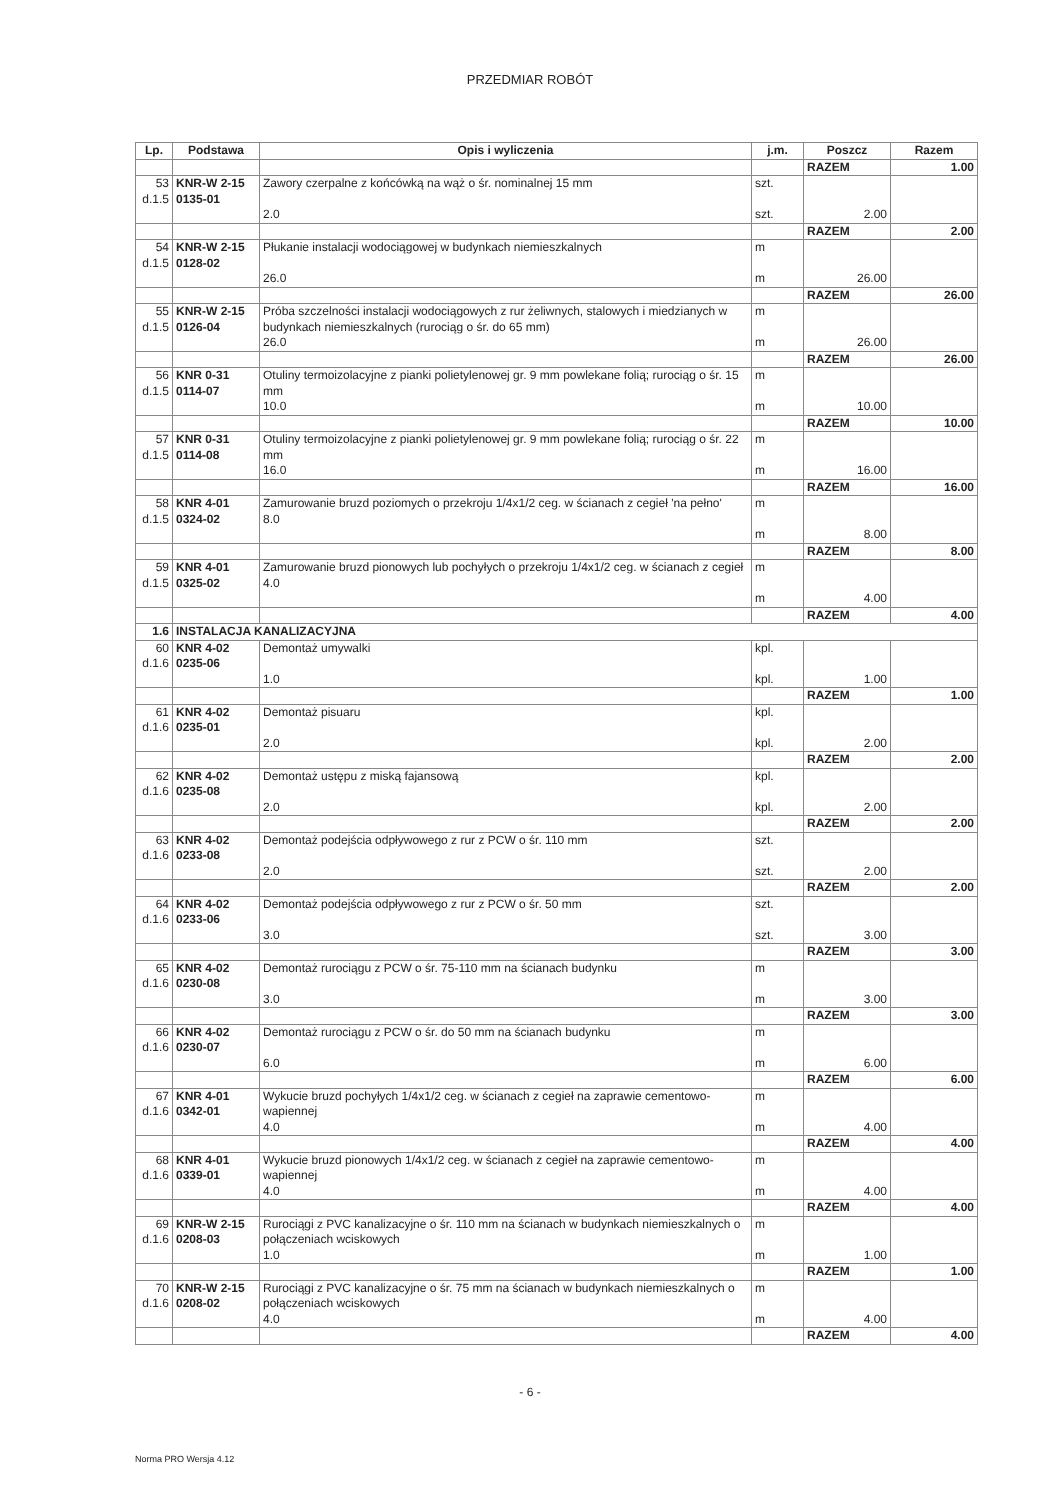PRZEDMIAR ROBÓT
| Lp. | Podstawa | Opis i wyliczenia | j.m. | Poszcz | Razem |
| --- | --- | --- | --- | --- | --- |
| | | | | RAZEM | 1.00 |
| 53 d.1.5 | KNR-W 2-15 0135-01 | Zawory czerpalne z końcówką na wąż o śr. nominalnej 15 mm 2.0 | szt. szt. | 2.00 | |
| | | | | RAZEM | 2.00 |
| 54 d.1.5 | KNR-W 2-15 0128-02 | Płukanie instalacji wodociągowej w budynkach niemieszkalnych 26.0 | m m | 26.00 | |
| | | | | RAZEM | 26.00 |
| 55 d.1.5 | KNR-W 2-15 0126-04 | Próba szczelności instalacji wodociągowych z rur żeliwnych, stalowych i miedzianych w budynkach niemieszkalnych (rurociąg o śr. do 65 mm) 26.0 | m m | 26.00 | |
| | | | | RAZEM | 26.00 |
| 56 d.1.5 | KNR 0-31 0114-07 | Otuliny termoizolacyjne z pianki polietylenowej gr. 9 mm powlekane folią; rurociąg o śr. 15 mm 10.0 | m m | 10.00 | |
| | | | | RAZEM | 10.00 |
| 57 d.1.5 | KNR 0-31 0114-08 | Otuliny termoizolacyjne z pianki polietylenowej gr. 9 mm powlekane folią; rurociąg o śr. 22 mm 16.0 | m m | 16.00 | |
| | | | | RAZEM | 16.00 |
| 58 d.1.5 | KNR 4-01 0324-02 | Zamurowanie bruzd poziomych o przekroju 1/4x1/2 ceg. w ścianach z cegieł 'na pełno' 8.0 | m m | 8.00 | |
| | | | | RAZEM | 8.00 |
| 59 d.1.5 | KNR 4-01 0325-02 | Zamurowanie bruzd pionowych lub pochyłych o przekroju 1/4x1/2 ceg. w ścianach z cegieł 4.0 | m m | 4.00 | |
| | | | | RAZEM | 4.00 |
| 1.6 | INSTALACJA KANALIZACYJNA | | | | |
| 60 d.1.6 | KNR 4-02 0235-06 | Demontaż umywalki 1.0 | kpl. kpl. | 1.00 | |
| | | | | RAZEM | 1.00 |
| 61 d.1.6 | KNR 4-02 0235-01 | Demontaż pisuaru 2.0 | kpl. kpl. | 2.00 | |
| | | | | RAZEM | 2.00 |
| 62 d.1.6 | KNR 4-02 0235-08 | Demontaż ustępu z miską fajansową 2.0 | kpl. kpl. | 2.00 | |
| | | | | RAZEM | 2.00 |
| 63 d.1.6 | KNR 4-02 0233-08 | Demontaż podejścia odpływowego z rur z PCW o śr. 110 mm 2.0 | szt. szt. | 2.00 | |
| | | | | RAZEM | 2.00 |
| 64 d.1.6 | KNR 4-02 0233-06 | Demontaż podejścia odpływowego z rur z PCW o śr. 50 mm 3.0 | szt. szt. | 3.00 | |
| | | | | RAZEM | 3.00 |
| 65 d.1.6 | KNR 4-02 0230-08 | Demontaż rurociągu z PCW o śr. 75-110 mm na ścianach budynku 3.0 | m m | 3.00 | |
| | | | | RAZEM | 3.00 |
| 66 d.1.6 | KNR 4-02 0230-07 | Demontaż rurociągu z PCW o śr. do 50 mm na ścianach budynku 6.0 | m m | 6.00 | |
| | | | | RAZEM | 6.00 |
| 67 d.1.6 | KNR 4-01 0342-01 | Wykucie bruzd pochyłych 1/4x1/2 ceg. w ścianach z cegieł na zaprawie cementowo-wapiennej 4.0 | m m | 4.00 | |
| | | | | RAZEM | 4.00 |
| 68 d.1.6 | KNR 4-01 0339-01 | Wykucie bruzd pionowych 1/4x1/2 ceg. w ścianach z cegieł na zaprawie cementowo-wapiennej 4.0 | m m | 4.00 | |
| | | | | RAZEM | 4.00 |
| 69 d.1.6 | KNR-W 2-15 0208-03 | Rurociągi z PVC kanalizacyjne o śr. 110 mm na ścianach w budynkach niemieszkalnych o połączeniach wciskowych 1.0 | m m | 1.00 | |
| | | | | RAZEM | 1.00 |
| 70 d.1.6 | KNR-W 2-15 0208-02 | Rurociągi z PVC kanalizacyjne o śr. 75 mm na ścianach w budynkach niemieszkalnych o połączeniach wciskowych 4.0 | m m | 4.00 | |
| | | | | RAZEM | 4.00 |
- 6 -
Norma PRO Wersja 4.12